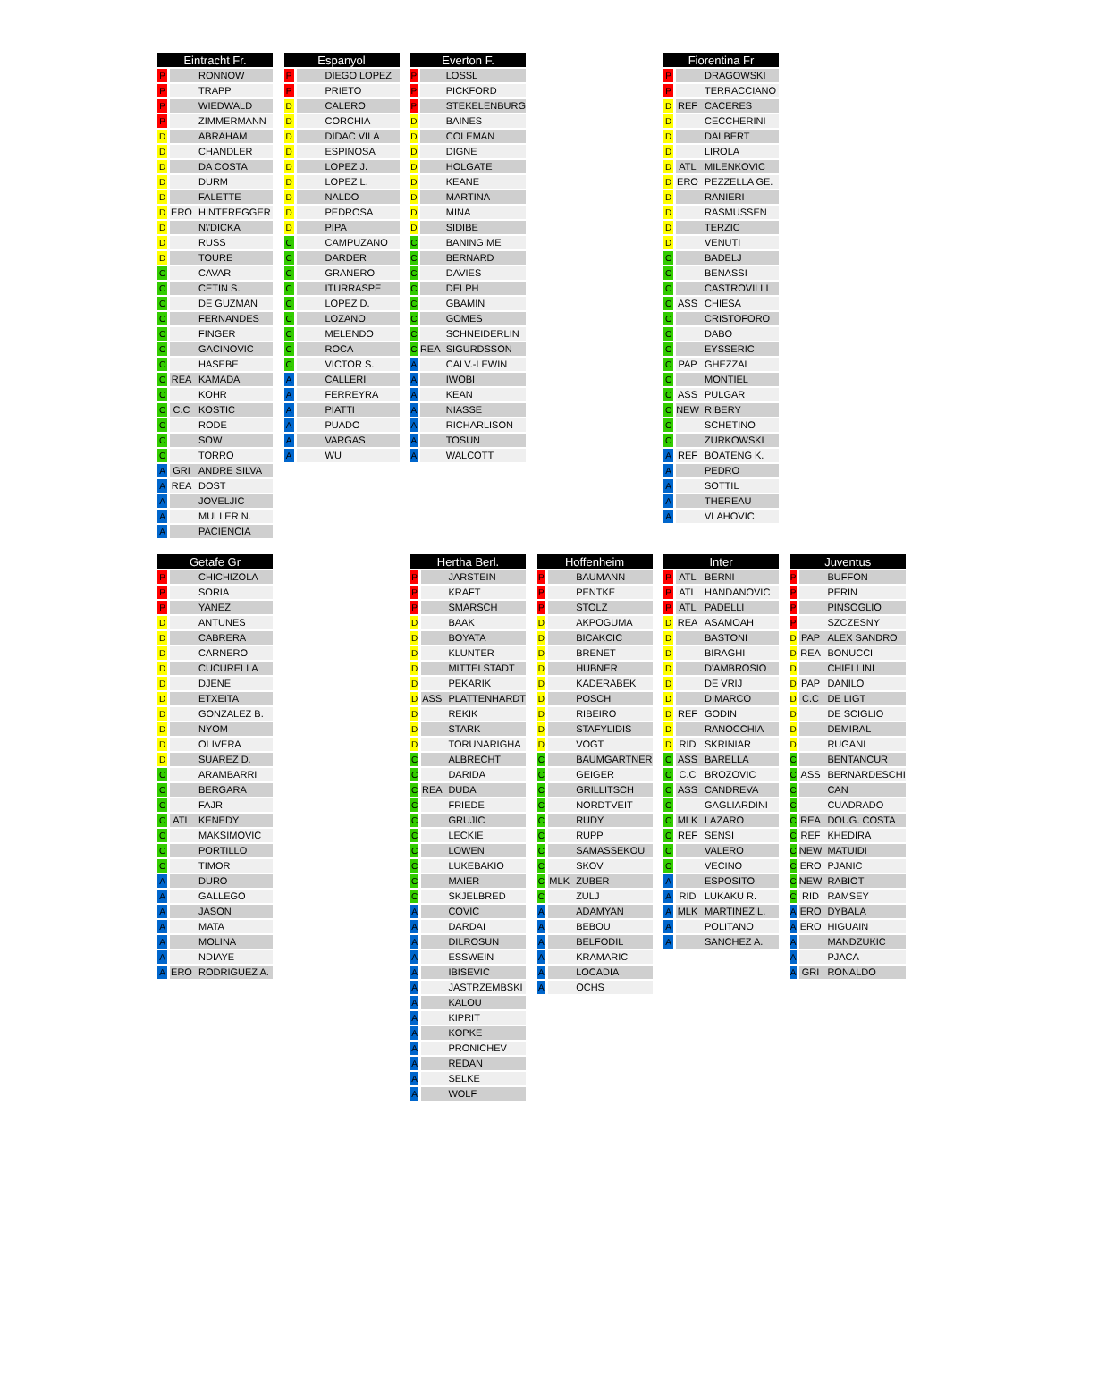| Eintracht Fr. | | |
| --- | --- | --- |
| P | | RONNOW |
| P | | TRAPP |
| P | | WIEDWALD |
| P | | ZIMMERMANN |
| D | | ABRAHAM |
| D | | CHANDLER |
| D | | DA COSTA |
| D | | DURM |
| D | | FALETTE |
| D | ERO | HINTEREGGER |
| D | | N\'DICKA |
| D | | RUSS |
| D | | TOURE |
| C | | CAVAR |
| C | | CETIN S. |
| C | | DE GUZMAN |
| C | | FERNANDES |
| C | | FINGER |
| C | | GACINOVIC |
| C | | HASEBE |
| C | REA | KAMADA |
| C | | KOHR |
| C | C.C | KOSTIC |
| C | | RODE |
| C | | SOW |
| C | | TORRO |
| A | GRI | ANDRE SILVA |
| A | REA | DOST |
| A | | JOVELJIC |
| A | | MULLER N. |
| A | | PACIENCIA |
| Espanyol | | |
| --- | --- | --- |
| P | | DIEGO LOPEZ |
| P | | PRIETO |
| D | | CALERO |
| D | | CORCHIA |
| D | | DIDAC VILA |
| D | | ESPINOSA |
| D | | LOPEZ J. |
| D | | LOPEZ L. |
| D | | NALDO |
| D | | PEDROSA |
| D | | PIPA |
| C | | CAMPUZANO |
| C | | DARDER |
| C | | GRANERO |
| C | | ITURRASPE |
| C | | LOPEZ D. |
| C | | LOZANO |
| C | | MELENDO |
| C | | ROCA |
| C | | VICTOR S. |
| A | | CALLERI |
| A | | FERREYRA |
| A | | PIATTI |
| A | | PUADO |
| A | | VARGAS |
| A | | WU |
| Everton F. | | |
| --- | --- | --- |
| P | | LOSSL |
| P | | PICKFORD |
| P | | STEKELENBURG |
| D | | BAINES |
| D | | COLEMAN |
| D | | DIGNE |
| D | | HOLGATE |
| D | | KEANE |
| D | | MARTINA |
| D | | MINA |
| D | | SIDIBE |
| C | | BANINGIME |
| C | | BERNARD |
| C | | DAVIES |
| C | | DELPH |
| C | | GBAMIN |
| C | | GOMES |
| C | | SCHNEIDERLIN |
| C | REA | SIGURDSSON |
| A | | CALV.-LEWIN |
| A | | IWOBI |
| A | | KEAN |
| A | | NIASSE |
| A | | RICHARLISON |
| A | | TOSUN |
| A | | WALCOTT |
| Fiorentina Fr | | |
| --- | --- | --- |
| P | | DRAGOWSKI |
| P | | TERRACCIANO |
| D | REF | CACERES |
| D | | CECCHERINI |
| D | | DALBERT |
| D | | LIROLA |
| D | ATL | MILENKOVIC |
| D | ERO | PEZZELLA GE. |
| D | | RANIERI |
| D | | RASMUSSEN |
| D | | TERZIC |
| D | | VENUTI |
| C | | BADELJ |
| C | | BENASSI |
| C | | CASTROVILLI |
| C | ASS | CHIESA |
| C | | CRISTOFORO |
| C | | DABO |
| C | | EYSSERIC |
| C | PAP | GHEZZAL |
| C | | MONTIEL |
| C | ASS | PULGAR |
| C | NEW | RIBERY |
| C | | SCHETINO |
| C | | ZURKOWSKI |
| A | REF | BOATENG K. |
| A | | PEDRO |
| A | | SOTTIL |
| A | | THEREAU |
| A | | VLAHOVIC |
| Getafe Gr | | |
| --- | --- | --- |
| P | | CHICHIZOLA |
| P | | SORIA |
| P | | YANEZ |
| D | | ANTUNES |
| D | | CABRERA |
| D | | CARNERO |
| D | | CUCURELLA |
| D | | DJENE |
| D | | ETXEITA |
| D | | GONZALEZ B. |
| D | | NYOM |
| D | | OLIVERA |
| D | | SUAREZ D. |
| C | | ARAMBARRI |
| C | | BERGARA |
| C | | FAJR |
| C | ATL | KENEDY |
| C | | MAKSIMOVIC |
| C | | PORTILLO |
| C | | TIMOR |
| A | | DURO |
| A | | GALLEGO |
| A | | JASON |
| A | | MATA |
| A | | MOLINA |
| A | | NDIAYE |
| A | ERO | RODRIGUEZ A. |
| Hertha Berl. | | |
| --- | --- | --- |
| P | | JARSTEIN |
| P | | KRAFT |
| P | | SMARSCH |
| D | | BAAK |
| D | | BOYATA |
| D | | KLUNTER |
| D | | MITTELSTADT |
| D | | PEKARIK |
| D | ASS | PLATTENHARDT |
| D | | REKIK |
| D | | STARK |
| D | | TORUNARIGHA |
| C | | ALBRECHT |
| C | | DARIDA |
| C | REA | DUDA |
| C | | FRIEDE |
| C | | GRUJIC |
| C | | LECKIE |
| C | | LOWEN |
| C | | LUKEBAKIO |
| C | | MAIER |
| C | | SKJELBRED |
| A | | COVIC |
| A | | DARDAI |
| A | | DILROSUN |
| A | | ESSWEIN |
| A | | IBISEVIC |
| A | | JASTRZEMBSKI |
| A | | KALOU |
| A | | KIPRIT |
| A | | KOPKE |
| A | | PRONICHEV |
| A | | REDAN |
| A | | SELKE |
| A | | WOLF |
| Hoffenheim | | |
| --- | --- | --- |
| P | | BAUMANN |
| P | | PENTKE |
| P | | STOLZ |
| D | | AKPOGUMA |
| D | | BICAKCIC |
| D | | BRENET |
| D | | HUBNER |
| D | | KADERABEK |
| D | | POSCH |
| D | | RIBEIRO |
| D | | STAFYLIDIS |
| D | | VOGT |
| C | | BAUMGARTNER |
| C | | GEIGER |
| C | | GRILLITSCH |
| C | | NORDTVEIT |
| C | | RUDY |
| C | | RUPP |
| C | | SAMASSEKOU |
| C | | SKOV |
| C | MLK | ZUBER |
| C | | ZULJ |
| A | | ADAMYAN |
| A | | BEBOU |
| A | | BELFODIL |
| A | | KRAMARIC |
| A | | LOCADIA |
| A | | OCHS |
| Inter | | |
| --- | --- | --- |
| P | ATL | BERNI |
| P | ATL | HANDANOVIC |
| P | ATL | PADELLI |
| D | REA | ASAMOAH |
| D | | BASTONI |
| D | | BIRAGHI |
| D | | D'AMBROSIO |
| D | | DE VRIJ |
| D | | DIMARCO |
| D | REF | GODIN |
| D | | RANOCCHIA |
| D | RID | SKRINIAR |
| C | ASS | BARELLA |
| C | C.C | BROZOVIC |
| C | ASS | CANDREVA |
| C | | GAGLIARDINI |
| C | MLK | LAZARO |
| C | REF | SENSI |
| C | | VALERO |
| C | | VECINO |
| A | | ESPOSITO |
| A | RID | LUKAKU R. |
| A | MLK | MARTINEZ L. |
| A | | POLITANO |
| A | | SANCHEZ A. |
| Juventus | | |
| --- | --- | --- |
| P | | BUFFON |
| P | | PERIN |
| P | | PINSOGLIO |
| P | | SZCZESNY |
| D | PAP | ALEX SANDRO |
| D | REA | BONUCCI |
| D | | CHIELLINI |
| D | PAP | DANILO |
| D | C.C | DE LIGT |
| D | | DE SCIGLIO |
| D | | DEMIRAL |
| D | | RUGANI |
| C | | BENTANCUR |
| C | ASS | BERNARDESCHI |
| C | | CAN |
| C | | CUADRADO |
| C | REA | DOUG. COSTA |
| C | REF | KHEDIRA |
| C | NEW | MATUIDI |
| C | ERO | PJANIC |
| C | NEW | RABIOT |
| C | RID | RAMSEY |
| A | ERO | DYBALA |
| A | ERO | HIGUAIN |
| A | | MANDZUKIC |
| A | | PJACA |
| A | GRI | RONALDO |